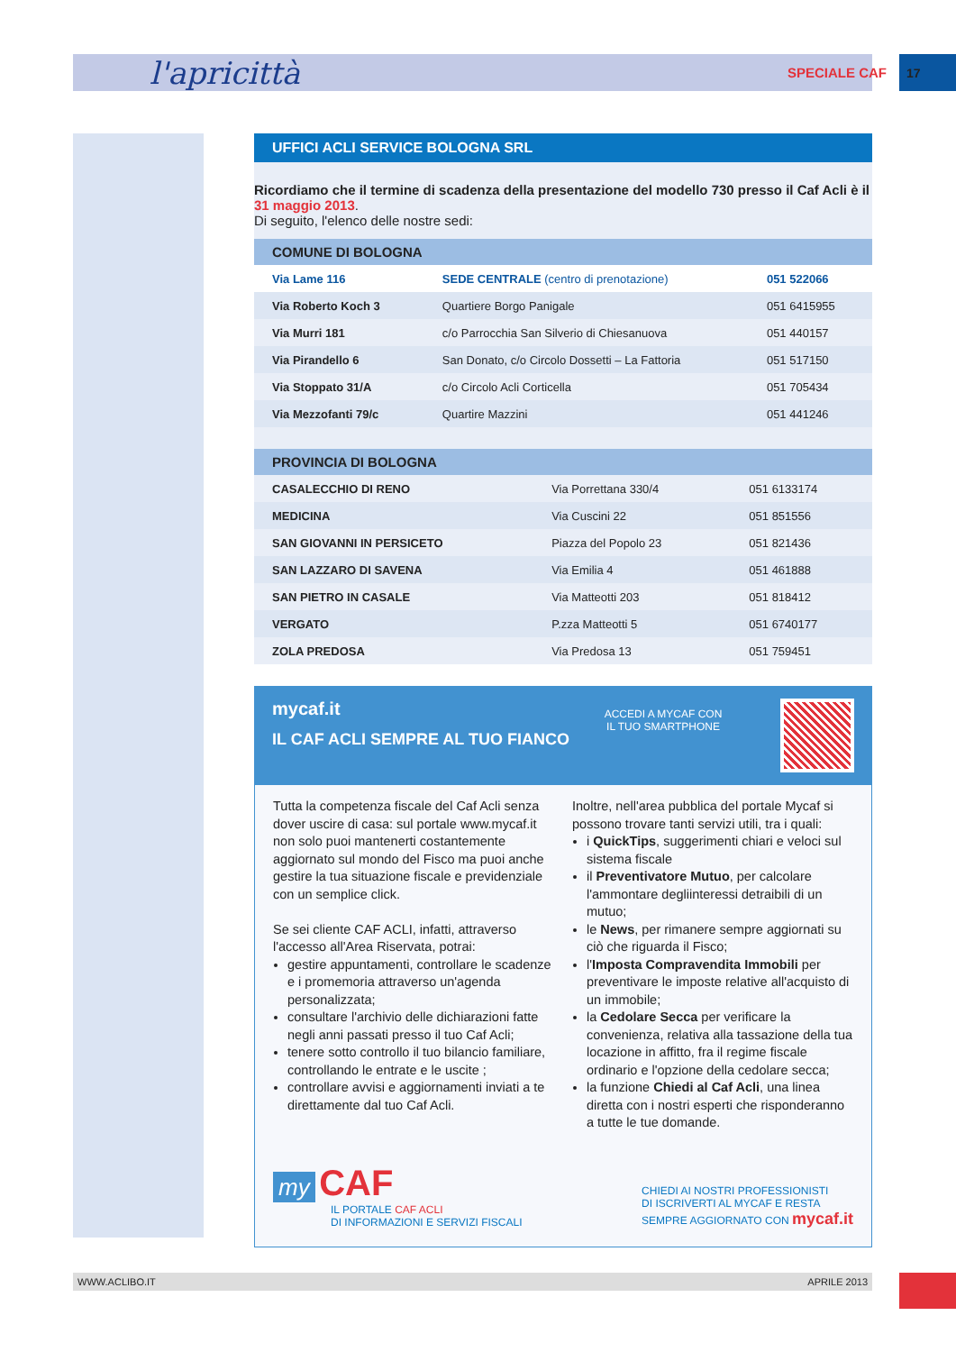l'apricittà SPECIALE CAF 17
UFFICI ACLI SERVICE BOLOGNA SRL
Ricordiamo che il termine di scadenza della presentazione del modello 730 presso il Caf Acli è il 31 maggio 2013.
Di seguito, l'elenco delle nostre sedi:
| COMUNE DI BOLOGNA | | |
| --- | --- | --- |
| Via Lame 116 | SEDE CENTRALE (centro di prenotazione) | 051 522066 |
| Via Roberto Koch 3 | Quartiere Borgo Panigale | 051 6415955 |
| Via Murri 181 | c/o Parrocchia San Silverio di Chiesanuova | 051 440157 |
| Via Pirandello 6 | San Donato, c/o Circolo Dossetti – La Fattoria | 051 517150 |
| Via Stoppato 31/A | c/o Circolo Acli Corticella | 051 705434 |
| Via Mezzofanti 79/c | Quartire Mazzini | 051 441246 |
| PROVINCIA DI BOLOGNA | | |
| --- | --- | --- |
| CASALECCHIO DI RENO | Via Porrettana 330/4 | 051 6133174 |
| MEDICINA | Via Cuscini 22 | 051 851556 |
| SAN GIOVANNI IN PERSICETO | Piazza del Popolo 23 | 051 821436 |
| SAN LAZZARO DI SAVENA | Via Emilia 4 | 051 461888 |
| SAN PIETRO IN CASALE | Via Matteotti 203 | 051 818412 |
| VERGATO | P.zza Matteotti 5 | 051 6740177 |
| ZOLA PREDOSA | Via Predosa 13 | 051 759451 |
mycaf.it
IL CAF ACLI SEMPRE AL TUO FIANCO
ACCEDI A MYCAF CON IL TUO SMARTPHONE
Tutta la competenza fiscale del Caf Acli senza dover uscire di casa: sul portale www.mycaf.it non solo puoi mantenerti costantemente aggiornato sul mondo del Fisco ma puoi anche gestire la tua situazione fiscale e previdenziale con un semplice click.
Se sei cliente CAF ACLI, infatti, attraverso l'accesso all'Area Riservata, potrai:
gestire appuntamenti, controllare le scadenze e i promemoria attraverso un'agenda personalizzata;
consultare l'archivio delle dichiarazioni fatte negli anni passati presso il tuo Caf Acli;
tenere sotto controllo il tuo bilancio familiare, controllando le entrate e le uscite ;
controllare avvisi e aggiornamenti inviati a te direttamente dal tuo Caf Acli.
Inoltre, nell'area pubblica del portale Mycaf si possono trovare tanti servizi utili, tra i quali:
i QuickTips, suggerimenti chiari e veloci sul sistema fiscale
il Preventivatore Mutuo, per calcolare l'ammontare degliinteressi detraibili di un mutuo;
le News, per rimanere sempre aggiornati su ciò che riguarda il Fisco;
l'Imposta Compravendita Immobili per preventivare le imposte relative all'acquisto di un immobile;
la Cedolare Secca per verificare la convenienza, relativa alla tassazione della tua locazione in affitto, fra il regime fiscale ordinario e l'opzione della cedolare secca;
la funzione Chiedi al Caf Acli, una linea diretta con i nostri esperti che risponderanno a tutte le tue domande.
my CAF
IL PORTALE CAF ACLI
DI INFORMAZIONI E SERVIZI FISCALI
CHIEDI AI NOSTRI PROFESSIONISTI
DI ISCRIVERTI AL MYCAF E RESTA
SEMPRE AGGIORNATO CON mycaf.it
WWW.ACLIBO.IT APRILE 2013